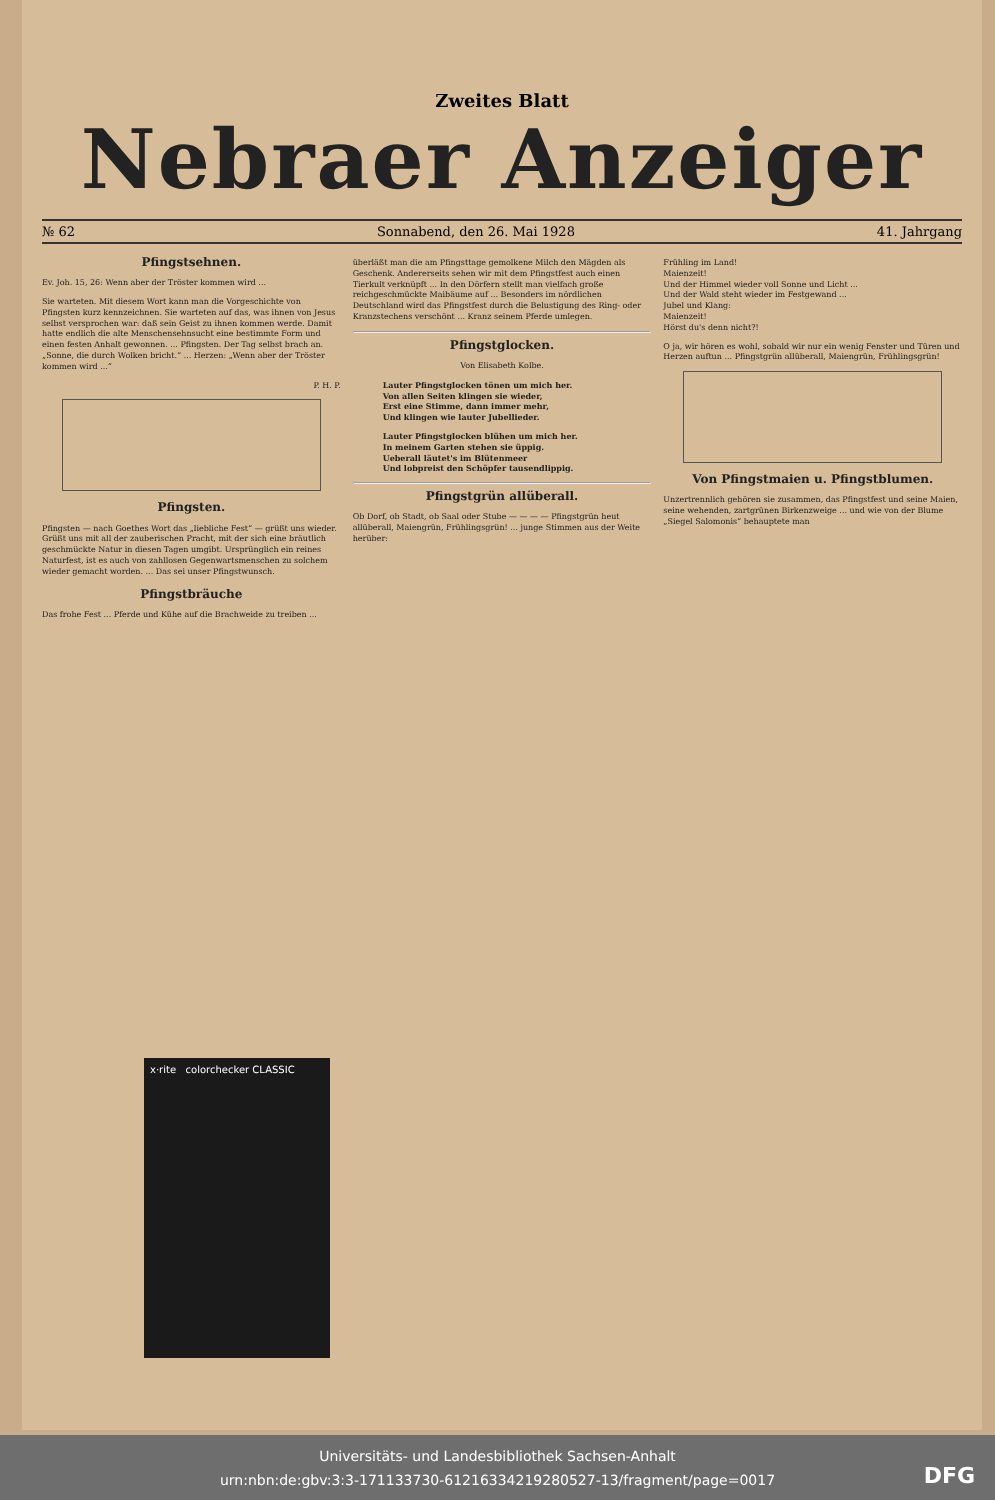Zweites Blatt
Nebraer Anzeiger
№ 62 Sonnabend, den 26. Mai 1928 41. Jahrgang
Pfingstsehnen.
Ev. Joh. 15, 26: Wenn aber der Tröster kommen wird ...
Sie warteten. Mit diesem Wort kann man die Vorgeschichte von Pfingsten kurz kennzeichnen. Sie warteten auf das, was ihnen von Jesus selbst versprochen war: daß sein Geist zu ihnen kommen werde. Damit hatte endlich die alte Menschensehnsucht eine bestimmte Form und einen festen Anhalt gewonnen. ... Pfingsten. Der Tag selbst brach an. „Sonne, die durch Wolken bricht.“ ... Herzen: „Wenn aber der Tröster kommen wird ...“
P. H. P.
Pfingsten.
Pfingsten — nach Goethes Wort das „liebliche Fest“ — grüßt uns wieder. Grüßt uns mit all der zauberischen Pracht, mit der sich eine bräutlich geschmückte Natur in diesen Tagen umgibt. Ursprünglich ein reines Naturfest, ist es auch von zahllosen Gegenwartsmenschen zu solchem wieder gemacht worden. ... Das sei unser Pfingstwunsch.
Pfingstbräuche
Das frohe Fest ... Pferde und Kühe auf die Brachweide zu treiben ...
überläßt man die am Pfingsttage gemolkene Milch den Mägden als Geschenk. Andererseits sehen wir mit dem Pfingstfest auch einen Tierkult verknüpft ... In den Dörfern stellt man vielfach große reichgeschmückte Maibäume auf ... Besonders im nördlichen Deutschland wird das Pfingstfest durch die Belustigung des Ring- oder Kranzstechens verschönt ... Kranz seinem Pferde umlegen.
Pfingstglocken.
Von Elisabeth Kolbe.
Lauter Pfingstglocken tönen um mich her.
Von allen Seiten klingen sie wieder,
Erst eine Stimme, dann immer mehr,
Und klingen wie lauter Jubellieder.
Lauter Pfingstglocken blühen um mich her.
In meinem Garten stehen sie üppig.
Ueberall läutet's im Blütenmeer
Und lobpreist den Schöpfer tausendlippig.
Pfingstgrün allüberall.
Ob Dorf, ob Stadt, ob Saal oder Stube — — — — Pfingstgrün heut allüberall, Maiengrün, Frühlingsgrün! ... junge Stimmen aus der Weite herüber:
Frühling im Land!
Maienzeit!
Und der Himmel wieder voll Sonne und Licht ...
Und der Wald steht wieder im Festgewand ...
Jubel und Klang:
Maienzeit!
Hörst du's denn nicht?!
O ja, wir hören es wohl, sobald wir nur ein wenig Fenster und Türen und Herzen auftun ... Pfingstgrün allüberall, Maiengrün, Frühlingsgrün!
Von Pfingstmaien u. Pfingstblumen.
Unzertrennlich gehören sie zusammen, das Pfingstfest und seine Maien, seine wehenden, zartgrünen Birkenzweige ... und wie von der Blume „Siegel Salomonis“ behauptete man
x·rite colorchecker CLASSIC
Universitäts- und Landesbibliothek Sachsen-Anhalt
urn:nbn:de:gbv:3:3-171133730-61216334219280527-13/fragment/page=0017
DFG